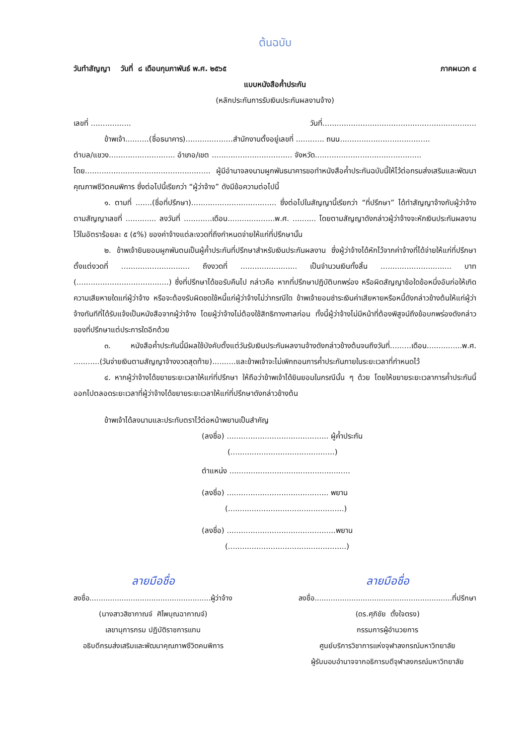ต้นฉบับ
วันทำสัญญา วันที่ ๘ เดือนกุมภาพันธ์ พ.ศ. ๒๕๖๕ ภาคผนวก ๔
แบบหนังสือค้ำประกัน
(หลักประกันการรับเงินประกันผลงานจ้าง)
เลขที่ ................. วันที่.................................................................
ข้าพเจ้า..........(ชื่อธนาคาร)....................สำนักงานตั้งอยู่เลขที่ ............ ถนน......................................
ตำบล/แขวง............................ อำเภอ/เขต .................................. จังหวัด.............................................
โดย..................................................... ผู้มีอำนาจลงนามผูกพันธนาคารขอทำหนังสือค้ำประกันฉบับนี้ให้ไว้ต่อกรมส่งเสริมและพัฒนาคุณภาพชีวิตคนพิการ ซึ่งต่อไปนี้เรียกว่า “ผู้ว่าจ้าง” ดังมีข้อความต่อไปนี้
๑. ตามที่ .......(ชื่อที่ปรึกษา).................................... ซึ่งต่อไปในสัญญานี้เรียกว่า “ที่ปรึกษา” ได้ทำสัญญาจ้างกับผู้ว่าจ้าง ตามสัญญาเลขที่ ............. ลงวันที่ ............เดือน....................พ.ศ. .......... โดยตามสัญญาดังกล่าวผู้ว่าจ้างจะหักเงินประกันผลงานไว้ในอัตราร้อยละ ๕ (๕%) ของค่าจ้างแต่ละงวดที่ถึงกำหนดจ่ายให้แก่ที่ปรึกษานั้น
๒. ข้าพเจ้ายินยอมผูกพันตนเป็นผู้ค้ำประกันที่ปรึกษาสำหรับเงินประกันผลงาน ซึ่งผู้ว่าจ้างได้หักไว้จากค่าจ้างที่ได้จ่ายให้แก่ที่ปรึกษา ตั้งแต่งวดที่ ............................. ถึงงวดที่ ........................ เป็นจำนวนเงินทั้งสิ้น .............................. บาท (.......................................) ซึ่งที่ปรึกษาได้ขอรับคืนไป กล่าวคือ หากที่ปรึกษาปฏิบัติบกพร่อง หรือผิดสัญญาข้อใดข้อหนึ่งอันก่อให้เกิดความเสียหายใดแก่ผู้ว่าจ้าง หรือจะต้องรับผิดชดใช้หนี้แก่ผู้ว่าจ้างไม่ว่ากรณีใด ข้าพเจ้ายอมชำระเงินค่าเสียหายหรือหนี้ดังกล่าวข้างต้นให้แก่ผู้ว่าจ้างทันทีที่ได้รับแจ้งเป็นหนังสือจากผู้ว่าจ้าง โดยผู้ว่าจ้างไม่ต้องใช้สิทธิทางศาลก่อน ทั้งนี้ผู้ว่าจ้างไม่มีหน้าที่ต้องพิสูจน์ถึงข้อบกพร่องดังกล่าวของที่ปรึกษาแต่ประการใดอีกด้วย
๓. หนังสือค้ำประกันนี้มีผลใช้บังคับตั้งแต่วันรับเงินประกันผลงานจ้างดังกล่าวข้างต้นจนถึงวันที่.........เดือน...............พ.ศ. ...........(วันจ่ายเงินตามสัญญาจ้างงวดสุดท้าย)..........และข้าพเจ้าจะไม่เพิกถอนการค้ำประกันภายในระยะเวลาที่กำหนดไว้
๔. หากผู้ว่าจ้างได้ขยายระยะเวลาให้แก่ที่ปรึกษา ให้ถือว่าข้าพเจ้าได้ยินยอมในกรณีนั้น ๆ ด้วย โดยให้ขยายระยะเวลาการค้ำประกันนี้ออกไปตลอดระยะเวลาที่ผู้ว่าจ้างได้ขยายระยะเวลาให้แก่ที่ปรึกษาดังกล่าวข้างต้น
ข้าพเจ้าได้ลงนามและประทับตราไว้ต่อหน้าพยานเป็นสำคัญ
(ลงชื่อ) ........................................... ผู้ค้ำประกัน
(............................................)
ตำแหน่ง ...................................................
(ลงชื่อ) ........................................... พยาน
(.................................................)
(ลงชื่อ) ..............................................พยาน
(..................................................)
ลายมือชื่อ
ลงชื่อ.....................................................ผู้ว่าจ้าง
(นางสาวสิชากาณจ์ ศิไพบุณฉากาณจ์)
เลขานุการกรม ปฏิบัติราชการแทน
อธิบดีกรมส่งเสริมและพัฒนาคุณภาพชีวิตคนพิการ
ลายมือชื่อ
ลงชื่อ............................................................ที่ปรึกษา
(ดร.ศุภิชัย ตั้งใจตรง)
กรรมการผู้อำนวยการ
ศูนย์บริการวิชาการแห่งจุฬาลงกรณ์มหาวิทยาลัย
ผู้รับมอบอำนาจจากอธิการบดีจุฬาลงกรณ์มหาวิทยาลัย